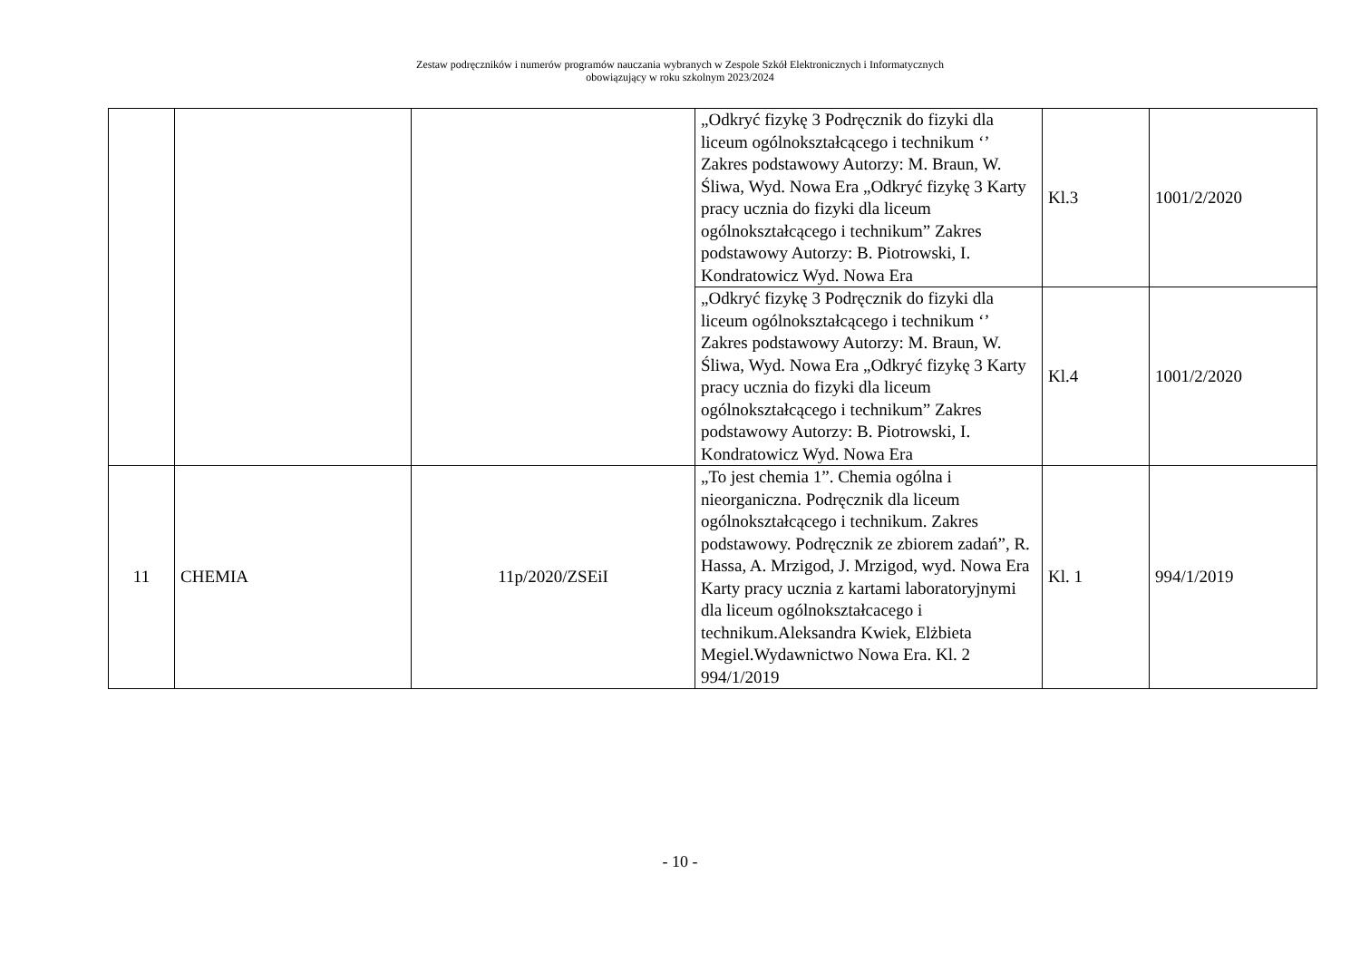Zestaw podręczników i numerów programów nauczania wybranych w Zespole Szkół Elektronicznych i Informatycznych
obowiązujący w roku szkolnym 2023/2024
| | | | „Odkryć fizykę 3 Podręcznik do fizyki dla liceum ogólnokształcącego i technikum ‘’ Zakres podstawowy Autorzy: M. Braun, W. Śliwa, Wyd. Nowa Era „Odkryć fizykę 3 Karty pracy ucznia do fizyki dla liceum ogólnokształcącego i technikum” Zakres podstawowy Autorzy: B. Piotrowski, I. Kondratowicz Wyd. Nowa Era | Kl.3 | 1001/2/2020 |
| | | | „Odkryć fizykę 3 Podręcznik do fizyki dla liceum ogólnokształcącego i technikum ‘’ Zakres podstawowy Autorzy: M. Braun, W. Śliwa, Wyd. Nowa Era „Odkryć fizykę 3 Karty pracy ucznia do fizyki dla liceum ogólnokształcącego i technikum” Zakres podstawowy Autorzy: B. Piotrowski, I. Kondratowicz Wyd. Nowa Era | Kl.4 | 1001/2/2020 |
| 11 | CHEMIA | 11p/2020/ZSEiI | „To jest chemia 1”. Chemia ogólna i nieorganiczna. Podręcznik dla liceum ogólnokształcącego i technikum. Zakres podstawowy. Podręcznik ze zbiorem zadań”, R. Hassa, A. Mrzigod, J. Mrzigod, wyd. Nowa Era Karty pracy ucznia z kartami laboratoryjnymi dla liceum ogólnokształcacego i technikum.Aleksandra Kwiek, Elżbieta Megiel.Wydawnictwo Nowa Era. Kl. 2 994/1/2019 | Kl. 1 | 994/1/2019 |
- 10 -